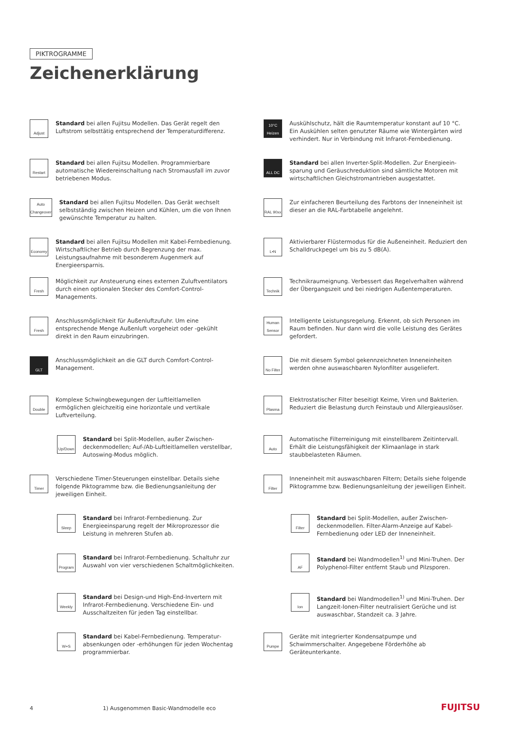PIKTROGRAMME
Zeichenerklärung
Adjust
Standard bei allen Fujitsu Modellen. Das Gerät regelt den Luftstrom selbsttätig entsprechend der Temperatur­differenz.
Restart
Standard bei allen Fujitsu Modellen. Programmierbare automatische Wiedereinschaltung nach Stromausfall im zuvor betriebenen Modus.
Auto Changeover
Standard bei allen Fujitsu Modellen. Das Gerät wechselt selbstständig zwischen Heizen und Kühlen, um die von Ihnen gewünschte Temperatur zu halten.
Economy
Standard bei allen Fujitsu Modellen mit Kabel-Fernbe­dienung. Wirtschaftlicher Betrieb durch Begrenzung der max. Leistungsaufnahme mit besonderem Augenmerk auf Energieersparnis.
Fresh
Möglichkeit zur Ansteuerung eines externen Zuluft­ventilators durch einen optionalen Stecker des Comfort-Control-Managements.
Fresh
Anschlussmöglichkeit für Außenluftzufuhr. Um eine entsprechende Menge Außenluft vorgeheizt oder -gekühlt direkt in den Raum einzubringen.
GLT
Anschlussmöglichkeit an die GLT durch Comfort-Control-Management.
Double
Komplexe Schwingbewegungen der Luftleitlamellen ermöglichen gleichzeitig eine horizontale und vertikale Luftverteilung.
Up/Down
Standard bei Split-Modellen, außer Zwischen­deckenmodellen; Auf-/Ab-Luftleitlamellen verstellbar, Autoswing-Modus möglich.
Timer
Verschiedene Timer-Steuerungen einstellbar. Details siehe folgende Piktogramme bzw. die Bedienungsan­leitung der jeweiligen Einheit.
Sleep
Standard bei Infrarot-Fernbedienung. Zur Energieeinsparung regelt der Mikroprozessor die Leistung in mehreren Stufen ab.
Program
Standard bei Infrarot-Fernbedienung. Schaltuhr zur Auswahl von vier verschiedenen Schaltmöglichkeiten.
Weekly
Standard bei Design-und High-End-Invertern mit Infrarot-Fernbedienung. Verschiedene Ein- und Ausschaltzeiten für jeden Tag einstellbar.
W+S
Standard bei Kabel-Fernbedienung. Temperatur­absenkungen oder -erhöhungen für jeden Wochentag programmierbar.
10°C Heizen
Auskühlschutz, hält die Raumtemperatur konstant auf 10 °C. Ein Auskühlen selten genutzter Räume wie Wintergärten wird verhindert. Nur in Verbindung mit Infrarot-Fernbedienung.
ALL DC
Standard bei allen Inverter-Split-Modellen. Zur Energieein­sparung und Geräuschreduktion sind sämtliche Motoren mit wirtschaftlichen Gleichstromantrieben ausgestattet.
RAL 90xx
Zur einfacheren Beurteilung des Farbtons der Innenein­heit ist dieser an die RAL-Farbtabelle angelehnt.
L•N
Aktivierbarer Flüstermodus für die Außeneinheit. Reduziert den Schalldruckpegel um bis zu 5 dB(A).
Technik
Technikraumeignung. Verbessert das Regelverhalten während der Übergangszeit und bei niedrigen Außen­temperaturen.
Human Sensor
Intelligente Leistungsregelung. Erkennt, ob sich Personen im Raum befinden. Nur dann wird die volle Leistung des Gerätes gefordert.
No Filter
Die mit diesem Symbol gekennzeichneten Innen­einheiten werden ohne auswaschbaren Nylonfilter ausgeliefert.
Plasma
Elektrostatischer Filter beseitigt Keime, Viren und Bakterien. Reduziert die Belastung durch Feinstaub und Allergieauslöser.
Auto
Automatische Filterreinigung mit einstellbarem Zeit­intervall. Erhält die Leistungsfähigkeit der Klimaanlage in stark staubbelasteten Räumen.
Filter
Inneneinheit mit auswaschbaren Filtern; Details siehe folgende Piktogramme bzw. Bedienungsanleitung der jeweiligen Einheit.
Filter
Standard bei Split-Modellen, außer Zwischen­deckenmodellen. Filter-Alarm-Anzeige auf Kabel-Fernbedienung oder LED der Inneneinheit.
AF
Standard bei Wandmodellen<sup>1)</sup> und Mini-Truhen. Der Polyphenol-Filter entfernt Staub und Pilzsporen.
Ion
Standard bei Wandmodellen<sup>1)</sup> und Mini-Truhen. Der Langzeit-Ionen-Filter neutralisiert Gerüche und ist auswaschbar, Standzeit ca. 3 Jahre.
Pumpe
Geräte mit integrierter Kondensatpumpe und Schwimmerschalter. Angegebene Förderhöhe ab Geräteunterkante.
4 1) Ausgenommen Basic-Wandmodelle eco FUJITSU